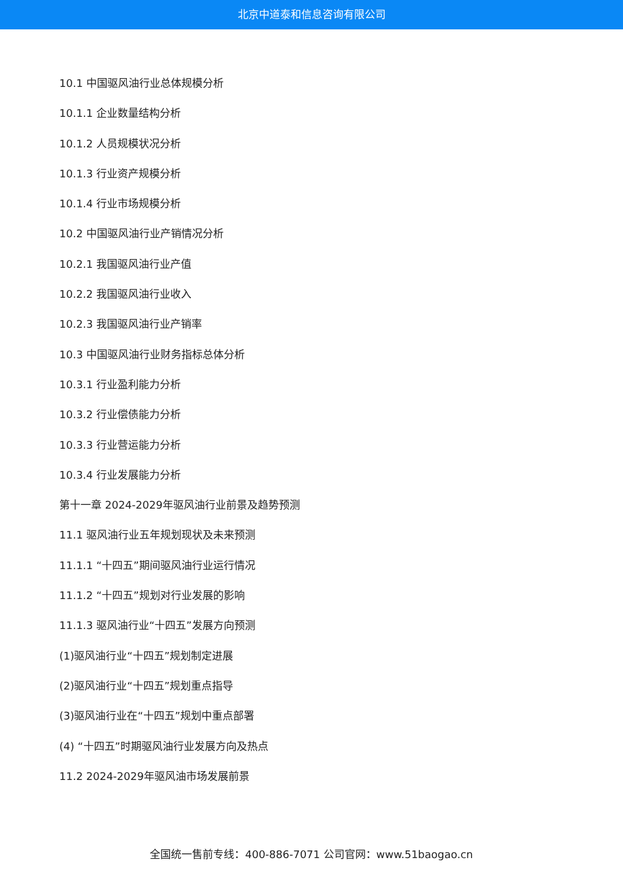北京中道泰和信息咨询有限公司
10.1 中国驱风油行业总体规模分析
10.1.1 企业数量结构分析
10.1.2 人员规模状况分析
10.1.3 行业资产规模分析
10.1.4 行业市场规模分析
10.2 中国驱风油行业产销情况分析
10.2.1 我国驱风油行业产值
10.2.2 我国驱风油行业收入
10.2.3 我国驱风油行业产销率
10.3 中国驱风油行业财务指标总体分析
10.3.1 行业盈利能力分析
10.3.2 行业偿债能力分析
10.3.3 行业营运能力分析
10.3.4 行业发展能力分析
第十一章 2024-2029年驱风油行业前景及趋势预测
11.1 驱风油行业五年规划现状及未来预测
11.1.1 “十四五”期间驱风油行业运行情况
11.1.2 “十四五”规划对行业发展的影响
11.1.3 驱风油行业“十四五”发展方向预测
(1)驱风油行业“十四五”规划制定进展
(2)驱风油行业“十四五”规划重点指导
(3)驱风油行业在“十四五”规划中重点部署
(4) “十四五”时期驱风油行业发展方向及热点
11.2 2024-2029年驱风油市场发展前景
全国统一售前专线：400-886-7071 公司官网：www.51baogao.cn